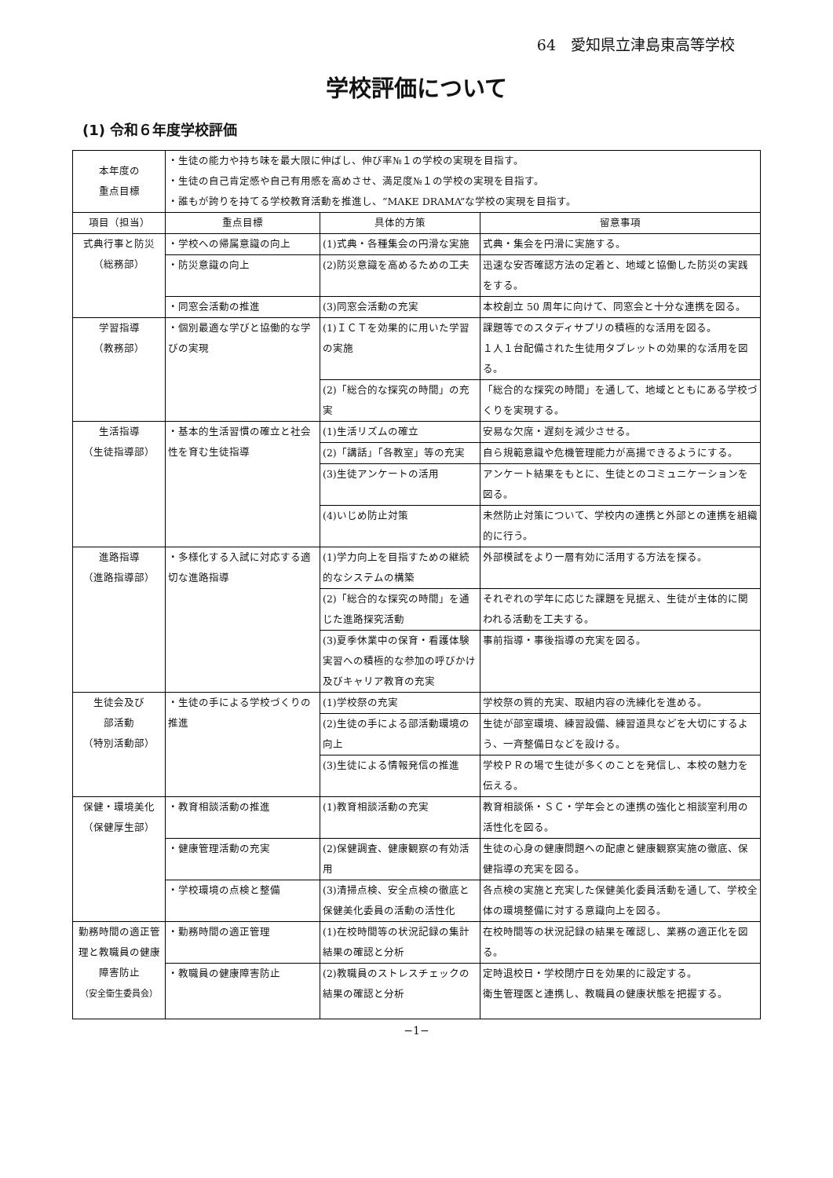64　愛知県立津島東高等学校
学校評価について
(1) 令和６年度学校評価
| 本年度の 重点目標 | ・生徒の能力や持ち味を最大限に伸ばし、伸び率№１の学校の実現を目指す。 ・生徒の自己肯定感や自己有用感を高めさせ、満足度№１の学校の実現を目指す。 ・誰もが誇りを持てる学校教育活動を推進し、“MAKE DRAMA”な学校の実現を目指す。 | | |
| 項目（担当） | 重点目標 | 具体的方策 | 留意事項 |
| 式典行事と防災 （総務部） | ・学校への帰属意識の向上 | (1)式典・各種集会の円滑な実施 | 式典・集会を円滑に実施する。 |
| | ・防災意識の向上 | (2)防災意識を高めるための工夫 | 迅速な安否確認方法の定着と、地域と協働した防災の実践をする。 |
| | ・同窓会活動の推進 | (3)同窓会活動の充実 | 本校創立 50 周年に向けて、同窓会と十分な連携を図る。 |
| 学習指導 （教務部） | ・個別最適な学びと協働的な学びの実現 | (1)ＩＣＴを効果的に用いた学習の実施 | 課題等でのスタディサプリの積極的な活用を図る。 １人１台配備された生徒用タブレットの効果的な活用を図る。 |
| | | (2)「総合的な探究の時間」の充実 | 「総合的な探究の時間」を通して、地域とともにある学校づくりを実現する。 |
| 生活指導 （生徒指導部） | ・基本的生活習慣の確立と社会性を育む生徒指導 | (1)生活リズムの確立 | 安易な欠席・遅刻を減少させる。 |
| | | (2)「講話」「各教室」等の充実 | 自ら規範意識や危機管理能力が高揚できるようにする。 |
| | | (3)生徒アンケートの活用 | アンケート結果をもとに、生徒とのコミュニケーションを図る。 |
| | | (4)いじめ防止対策 | 未然防止対策について、学校内の連携と外部との連携を組織的に行う。 |
| 進路指導 （進路指導部） | ・多様化する入試に対応する適切な進路指導 | (1)学力向上を目指すための継続的なシステムの構築 | 外部模試をより一層有効に活用する方法を探る。 |
| | | (2)「総合的な探究の時間」を通じた進路探究活動 | それぞれの学年に応じた課題を見据え、生徒が主体的に関われる活動を工夫する。 |
| | | (3)夏季休業中の保育・看護体験実習への積極的な参加の呼びかけ及びキャリア教育の充実 | 事前指導・事後指導の充実を図る。 |
| 生徒会及び 部活動 （特別活動部） | ・生徒の手による学校づくりの推進 | (1)学校祭の充実 | 学校祭の質的充実、取組内容の洗練化を進める。 |
| | | (2)生徒の手による部活動環境の向上 | 生徒が部室環境、練習設備、練習道具などを大切にするよう、一斉整備日などを設ける。 |
| | | (3)生徒による情報発信の推進 | 学校ＰＲの場で生徒が多くのことを発信し、本校の魅力を伝える。 |
| 保健・環境美化 （保健厚生部） | ・教育相談活動の推進 | (1)教育相談活動の充実 | 教育相談係・ＳＣ・学年会との連携の強化と相談室利用の活性化を図る。 |
| | ・健康管理活動の充実 | (2)保健調査、健康観察の有効活用 | 生徒の心身の健康問題への配慮と健康観察実施の徹底、保健指導の充実を図る。 |
| | ・学校環境の点検と整備 | (3)清掃点検、安全点検の徹底と保健美化委員の活動の活性化 | 各点検の実施と充実した保健美化委員活動を通して、学校全体の環境整備に対する意識向上を図る。 |
| 勤務時間の適正管理と教職員の健康障害防止 （安全衛生委員会） | ・勤務時間の適正管理 | (1)在校時間等の状況記録の集計結果の確認と分析 | 在校時間等の状況記録の結果を確認し、業務の適正化を図る。 |
| | ・教職員の健康障害防止 | (2)教職員のストレスチェックの結果の確認と分析 | 定時退校日・学校閉庁日を効果的に設定する。 衛生管理医と連携し、教職員の健康状態を把握する。 |
−1−